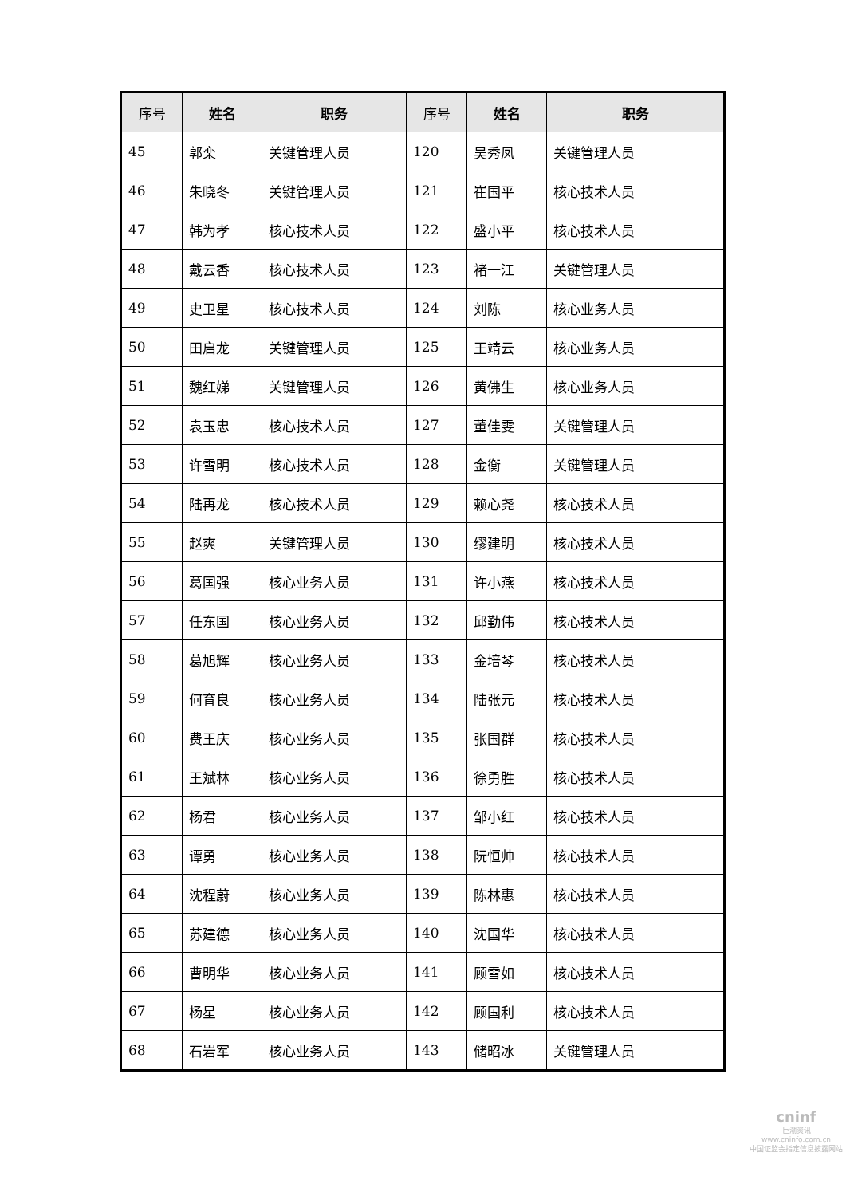| 序号 | 姓名 | 职务 | 序号 | 姓名 | 职务 |
| --- | --- | --- | --- | --- | --- |
| 45 | 郭栾 | 关键管理人员 | 120 | 吴秀凤 | 关键管理人员 |
| 46 | 朱晓冬 | 关键管理人员 | 121 | 崔国平 | 核心技术人员 |
| 47 | 韩为孝 | 核心技术人员 | 122 | 盛小平 | 核心技术人员 |
| 48 | 戴云香 | 核心技术人员 | 123 | 褚一江 | 关键管理人员 |
| 49 | 史卫星 | 核心技术人员 | 124 | 刘陈 | 核心业务人员 |
| 50 | 田启龙 | 关键管理人员 | 125 | 王靖云 | 核心业务人员 |
| 51 | 魏红娣 | 关键管理人员 | 126 | 黄佛生 | 核心业务人员 |
| 52 | 袁玉忠 | 核心技术人员 | 127 | 董佳雯 | 关键管理人员 |
| 53 | 许雪明 | 核心技术人员 | 128 | 金衡 | 关键管理人员 |
| 54 | 陆再龙 | 核心技术人员 | 129 | 赖心尧 | 核心技术人员 |
| 55 | 赵爽 | 关键管理人员 | 130 | 缪建明 | 核心技术人员 |
| 56 | 葛国强 | 核心业务人员 | 131 | 许小燕 | 核心技术人员 |
| 57 | 任东国 | 核心业务人员 | 132 | 邱勤伟 | 核心技术人员 |
| 58 | 葛旭辉 | 核心业务人员 | 133 | 金培琴 | 核心技术人员 |
| 59 | 何育良 | 核心业务人员 | 134 | 陆张元 | 核心技术人员 |
| 60 | 费王庆 | 核心业务人员 | 135 | 张国群 | 核心技术人员 |
| 61 | 王斌林 | 核心业务人员 | 136 | 徐勇胜 | 核心技术人员 |
| 62 | 杨君 | 核心业务人员 | 137 | 邹小红 | 核心技术人员 |
| 63 | 谭勇 | 核心业务人员 | 138 | 阮恒帅 | 核心技术人员 |
| 64 | 沈程蔚 | 核心业务人员 | 139 | 陈林惠 | 核心技术人员 |
| 65 | 苏建德 | 核心业务人员 | 140 | 沈国华 | 核心技术人员 |
| 66 | 曹明华 | 核心业务人员 | 141 | 顾雪如 | 核心技术人员 |
| 67 | 杨星 | 核心业务人员 | 142 | 顾国利 | 核心技术人员 |
| 68 | 石岩军 | 核心业务人员 | 143 | 储昭冰 | 关键管理人员 |
cninf
巨潮资讯
www.cninfo.com.cn
中国证监会指定信息披露网站